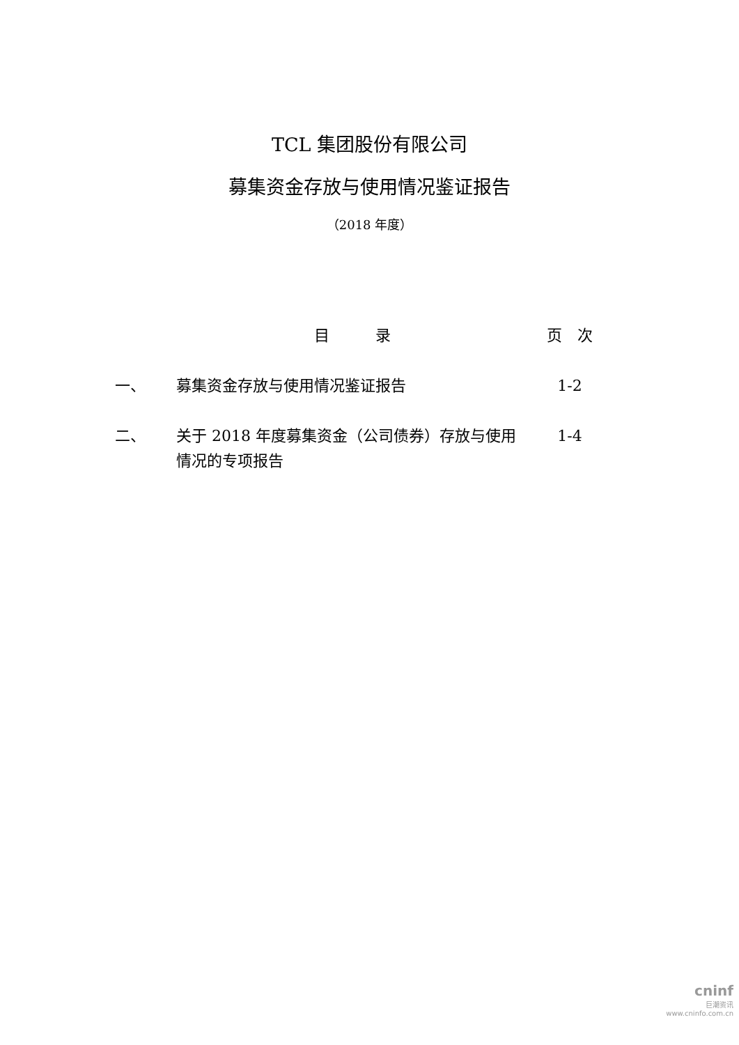TCL 集团股份有限公司
募集资金存放与使用情况鉴证报告
（2018 年度）
| | 目 录 | 页 次 |
| --- | --- | --- |
| 一、 | 募集资金存放与使用情况鉴证报告 | 1-2 |
| 二、 | 关于 2018 年度募集资金（公司债券）存放与使用情况的专项报告 | 1-4 |
cninf
巨潮资讯
www.cninfo.com.cn